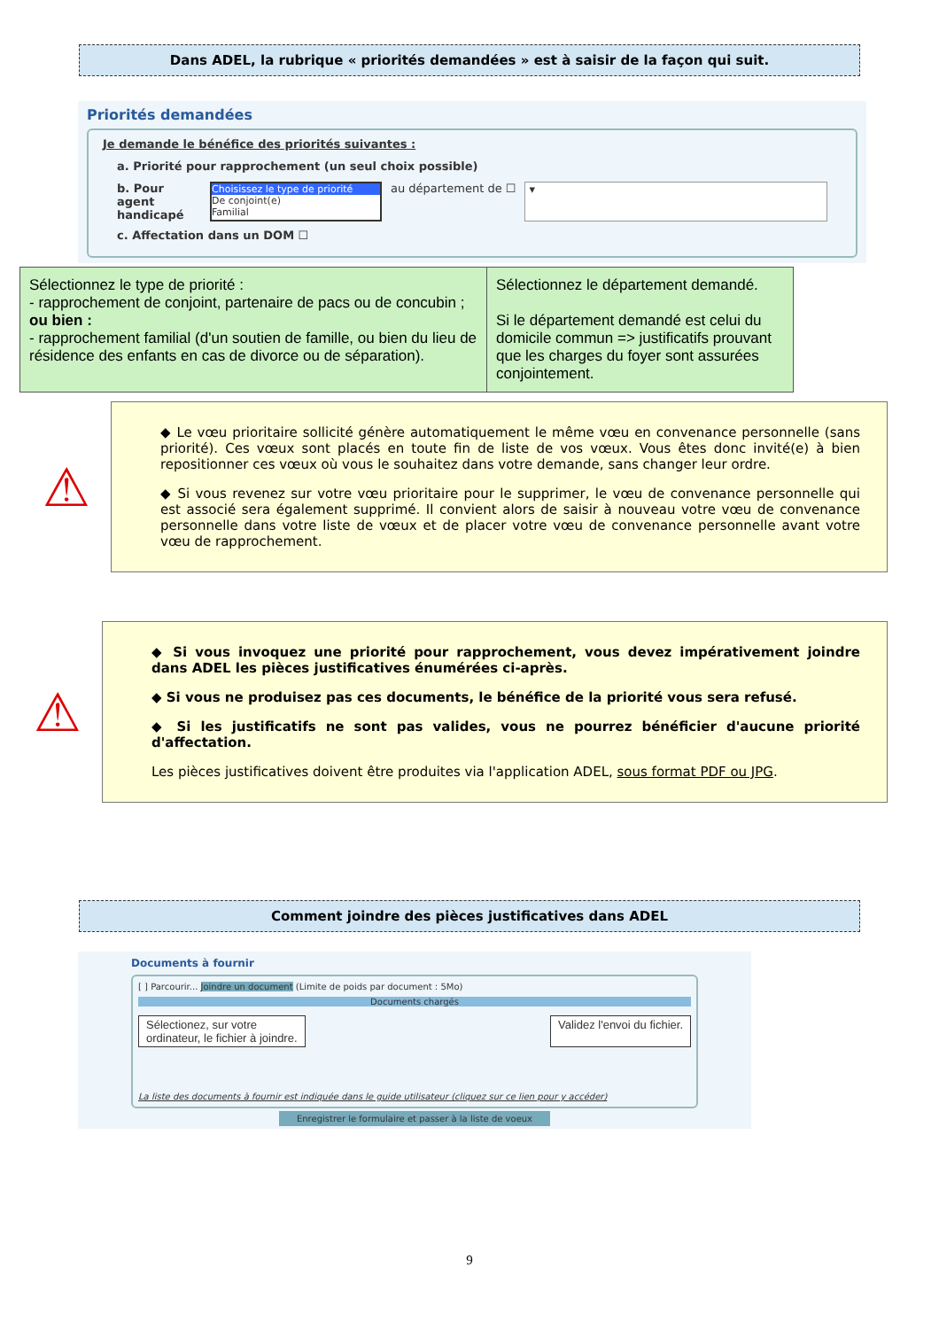Dans ADEL, la rubrique « priorités demandées » est à saisir de la façon qui suit.
Priorités demandées
Je demande le bénéfice des priorités suivantes :
a. Priorité pour rapprochement (un seul choix possible)
b. Pour agent handicapé
Choisissez le type de priorité
De conjoint(e)
Familial
au département de ☐ ▾
c. Affectation dans un DOM ☐
Sélectionnez le type de priorité :
- rapprochement de conjoint, partenaire de pacs ou de concubin ;
ou bien :
- rapprochement familial (d'un soutien de famille, ou bien du lieu de résidence des enfants en cas de divorce ou de séparation).
Sélectionnez le département demandé.
Si le département demandé est celui du domicile commun => justificatifs prouvant que les charges du foyer sont assurées conjointement.
⚠
◆ Le vœu prioritaire sollicité génère automatiquement le même vœu en convenance personnelle (sans priorité). Ces vœux sont placés en toute fin de liste de vos vœux. Vous êtes donc invité(e) à bien repositionner ces vœux où vous le souhaitez dans votre demande, sans changer leur ordre.
◆ Si vous revenez sur votre vœu prioritaire pour le supprimer, le vœu de convenance personnelle qui est associé sera également supprimé. Il convient alors de saisir à nouveau votre vœu de convenance personnelle dans votre liste de vœux et de placer votre vœu de convenance personnelle avant votre vœu de rapprochement.
⚠
◆ Si vous invoquez une priorité pour rapprochement, vous devez impérativement joindre dans ADEL les pièces justificatives énumérées ci-après.
◆ Si vous ne produisez pas ces documents, le bénéfice de la priorité vous sera refusé.
◆ Si les justificatifs ne sont pas valides, vous ne pourrez bénéficier d'aucune priorité d'affectation.
Les pièces justificatives doivent être produites via l'application ADEL, sous format PDF ou JPG.
Comment joindre des pièces justificatives dans ADEL
Documents à fournir
[ ] Parcourir... Joindre un document (Limite de poids par document : 5Mo)
Documents chargés
Sélectionez, sur votre
ordinateur, le fichier à joindre. Validez l'envoi du fichier.
La liste des documents à fournir est indiquée dans le guide utilisateur (cliquez sur ce lien pour y accéder)
Enregistrer le formulaire et passer à la liste de voeux
9